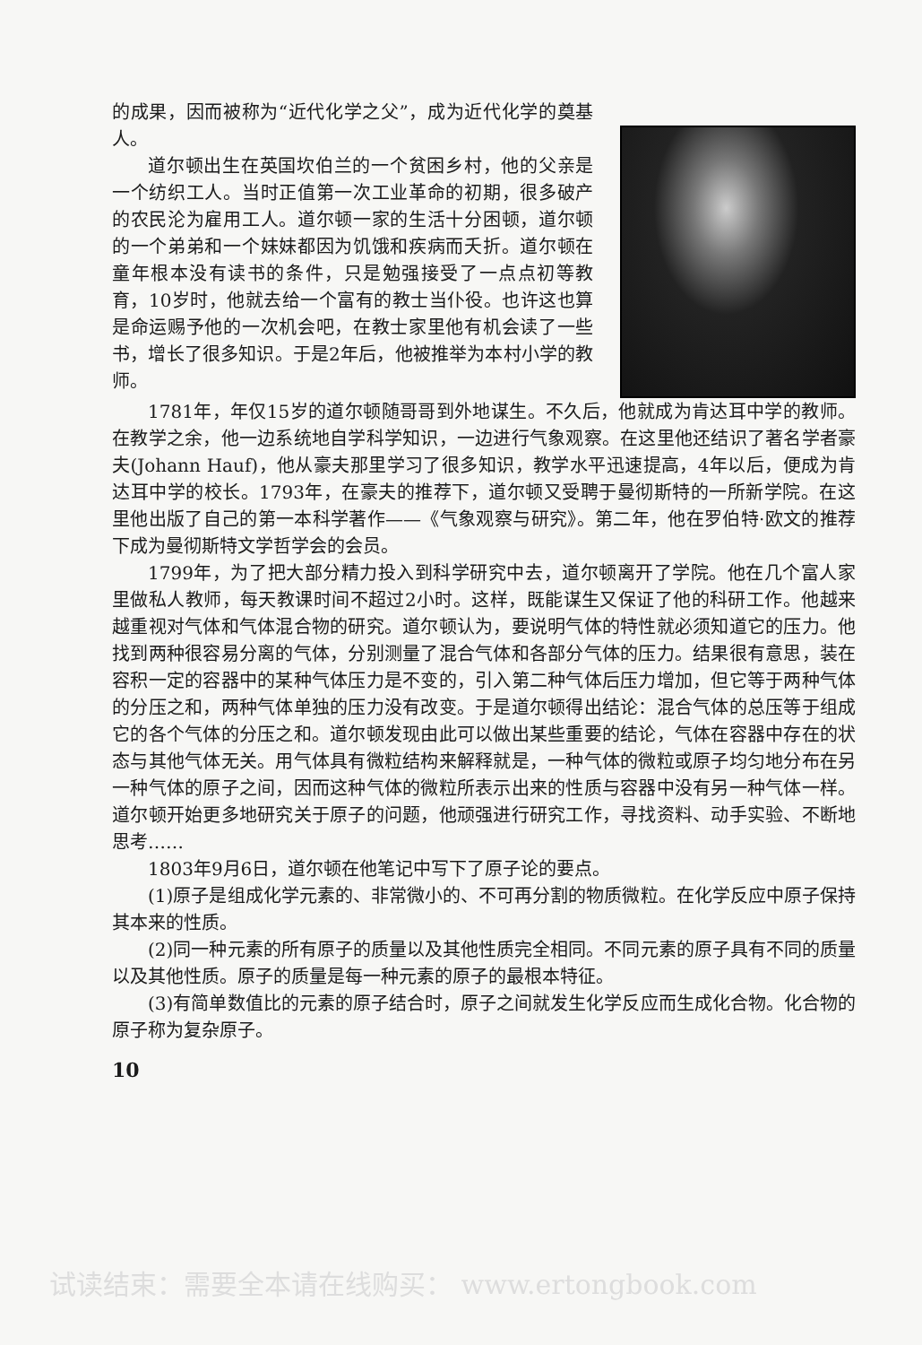的成果，因而被称为“近代化学之父”，成为近代化学的奠基人。
道尔顿出生在英国坎伯兰的一个贫困乡村，他的父亲是一个纺织工人。当时正值第一次工业革命的初期，很多破产的农民沦为雇用工人。道尔顿一家的生活十分困顿，道尔顿的一个弟弟和一个妹妹都因为饥饿和疾病而夭折。道尔顿在童年根本没有读书的条件，只是勉强接受了一点点初等教育，10岁时，他就去给一个富有的教士当仆役。也许这也算是命运赐予他的一次机会吧，在教士家里他有机会读了一些书，增长了很多知识。于是2年后，他被推举为本村小学的教师。
1781年，年仅15岁的道尔顿随哥哥到外地谋生。不久后，他就成为肯达耳中学的教师。在教学之余，他一边系统地自学科学知识，一边进行气象观察。在这里他还结识了著名学者豪夫(Johann Hauf)，他从豪夫那里学习了很多知识，教学水平迅速提高，4年以后，便成为肯达耳中学的校长。1793年，在豪夫的推荐下，道尔顿又受聘于曼彻斯特的一所新学院。在这里他出版了自己的第一本科学著作——《气象观察与研究》。第二年，他在罗伯特·欧文的推荐下成为曼彻斯特文学哲学会的会员。
1799年，为了把大部分精力投入到科学研究中去，道尔顿离开了学院。他在几个富人家里做私人教师，每天教课时间不超过2小时。这样，既能谋生又保证了他的科研工作。他越来越重视对气体和气体混合物的研究。道尔顿认为，要说明气体的特性就必须知道它的压力。他找到两种很容易分离的气体，分别测量了混合气体和各部分气体的压力。结果很有意思，装在容积一定的容器中的某种气体压力是不变的，引入第二种气体后压力增加，但它等于两种气体的分压之和，两种气体单独的压力没有改变。于是道尔顿得出结论：混合气体的总压等于组成它的各个气体的分压之和。道尔顿发现由此可以做出某些重要的结论，气体在容器中存在的状态与其他气体无关。用气体具有微粒结构来解释就是，一种气体的微粒或原子均匀地分布在另一种气体的原子之间，因而这种气体的微粒所表示出来的性质与容器中没有另一种气体一样。道尔顿开始更多地研究关于原子的问题，他顽强进行研究工作，寻找资料、动手实验、不断地思考……
1803年9月6日，道尔顿在他笔记中写下了原子论的要点。
(1)原子是组成化学元素的、非常微小的、不可再分割的物质微粒。在化学反应中原子保持其本来的性质。
(2)同一种元素的所有原子的质量以及其他性质完全相同。不同元素的原子具有不同的质量以及其他性质。原子的质量是每一种元素的原子的最根本特征。
(3)有简单数值比的元素的原子结合时，原子之间就发生化学反应而生成化合物。化合物的原子称为复杂原子。
10
试读结束：需要全本请在线购买： www.ertongbook.com